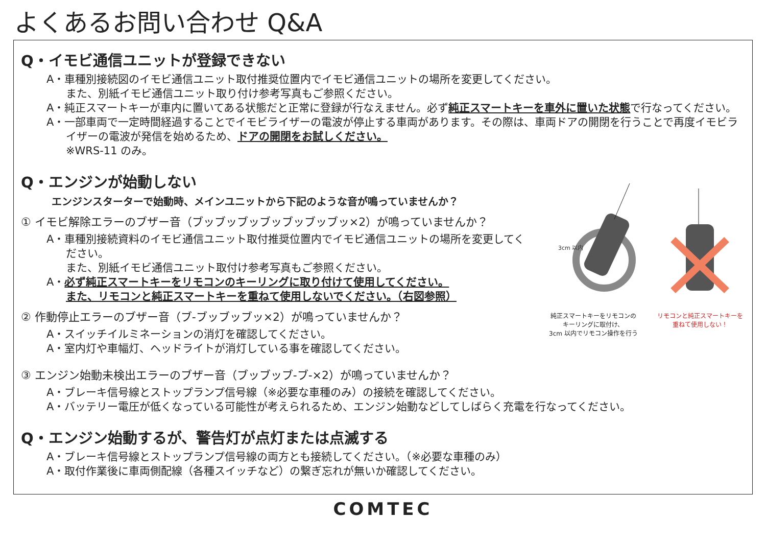よくあるお問い合わせ Q&A
Q・イモビ通信ユニットが登録できない
A・車種別接続図のイモビ通信ユニット取付推奨位置内でイモビ通信ユニットの場所を変更してください。
また、別紙イモビ通信ユニット取り付け参考写真もご参照ください。
A・純正スマートキーが車内に置いてある状態だと正常に登録が行なえません。必ず純正スマートキーを車外に置いた状態で行なってください。
A・一部車両で一定時間経過することでイモビライザーの電波が停止する車両があります。その際は、車両ドアの開閉を行うことで再度イモビライザーの電波が発信を始めるため、ドアの開閉をお試しください。
※WRS-11 のみ。
3cm 以内
純正スマートキーをリモコンの
キーリングに取付け、
3cm 以内でリモコン操作を行う
リモコンと純正スマートキーを
重ねて使用しない！
Q・エンジンが始動しない
エンジンスターターで始動時、メインユニットから下記のような音が鳴っていませんか？
① イモビ解除エラーのブザー音（ブッブッブッブッブッブッブッ×2）が鳴っていませんか？
A・車種別接続資料のイモビ通信ユニット取付推奨位置内でイモビ通信ユニットの場所を変更してください。
また、別紙イモビ通信ユニット取付け参考写真もご参照ください。
A・必ず純正スマートキーをリモコンのキーリングに取り付けて使用してください。
また、リモコンと純正スマートキーを重ねて使用しないでください。（右図参照）
② 作動停止エラーのブザー音（ブ-ブッブッブッ×2）が鳴っていませんか？
A・スイッチイルミネーションの消灯を確認してください。
A・室内灯や車幅灯、ヘッドライトが消灯している事を確認してください。
③ エンジン始動未検出エラーのブザー音（ブッブッブ-ブ-×2）が鳴っていませんか？
A・ブレーキ信号線とストップランプ信号線（※必要な車種のみ）の接続を確認してください。
A・バッテリー電圧が低くなっている可能性が考えられるため、エンジン始動などしてしばらく充電を行なってください。
Q・エンジン始動するが、警告灯が点灯または点滅する
A・ブレーキ信号線とストップランプ信号線の両方とも接続してください。（※必要な車種のみ）
A・取付作業後に車両側配線（各種スイッチなど）の繋ぎ忘れが無いか確認してください。
COMTEC